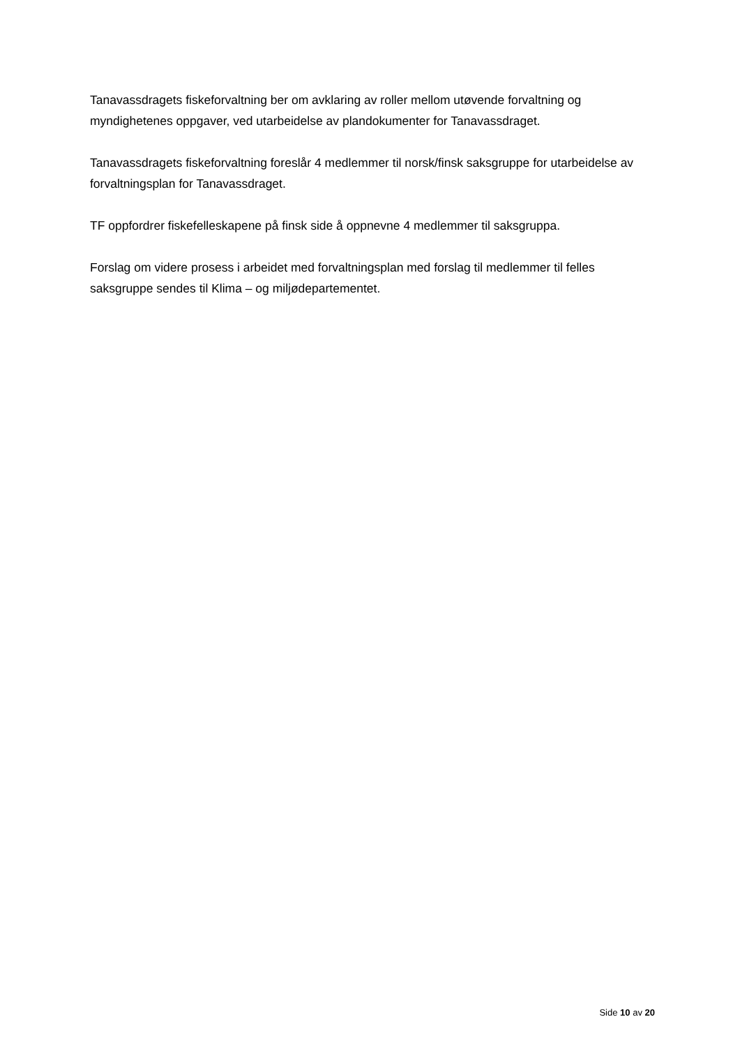Tanavassdragets fiskeforvaltning ber om avklaring av roller mellom utøvende forvaltning og myndighetenes oppgaver, ved utarbeidelse av plandokumenter for Tanavassdraget.
Tanavassdragets fiskeforvaltning foreslår 4 medlemmer til norsk/finsk saksgruppe for utarbeidelse av forvaltningsplan for Tanavassdraget.
TF oppfordrer fiskefelleskapene på finsk side å oppnevne 4 medlemmer til saksgruppa.
Forslag om videre prosess i arbeidet med forvaltningsplan med forslag til medlemmer til felles saksgruppe sendes til Klima – og miljødepartementet.
Side 10 av 20